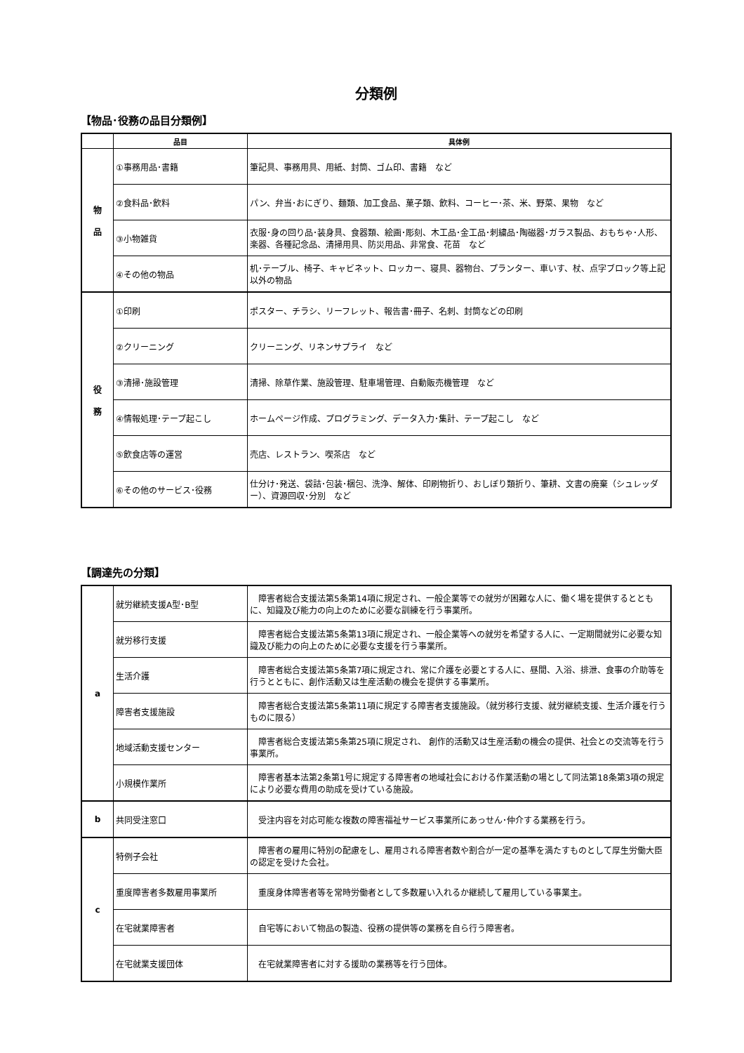分類例
【物品･役務の品目分類例】
| | 品目 | 具体例 |
| --- | --- | --- |
| 物 品 | ①事務用品･書籍 | 筆記具、事務用具、用紙、封筒、ゴム印、書籍 など |
| | ②食料品･飲料 | パン、弁当･おにぎり、麺類、加工食品、菓子類、飲料、コーヒー･茶、米、野菜、果物 など |
| | ③小物雑貨 | 衣服･身の回り品･装身具、食器類、絵画･彫刻、木工品･金工品･刺繍品･陶磁器･ガラス製品、おもちゃ･人形、楽器、各種記念品、清掃用具、防災用品、非常食、花苗 など |
| | ④その他の物品 | 机･テーブル、椅子、キャビネット、ロッカー、寝具、器物台、プランター、車いす、杖、点字ブロック等上記以外の物品 |
| 役 務 | ①印刷 | ポスター、チラシ、リーフレット、報告書･冊子、名刺、封筒などの印刷 |
| | ②クリーニング | クリーニング、リネンサプライ など |
| | ③清掃･施設管理 | 清掃、除草作業、施設管理、駐車場管理、自動販売機管理 など |
| | ④情報処理･テープ起こし | ホームページ作成、プログラミング、データ入力･集計、テープ起こし など |
| | ⑤飲食店等の運営 | 売店、レストラン、喫茶店 など |
| | ⑥その他のサービス･役務 | 仕分け･発送、袋詰･包装･梱包、洗浄、解体、印刷物折り、おしぼり類折り、筆耕、文書の廃棄（シュレッダー）、資源回収･分別 など |
【調達先の分類】
| a | 就労継続支援A型･B型 | 障害者総合支援法第5条第14項に規定され、一般企業等での就労が困難な人に、働く場を提供するとともに、知識及び能力の向上のために必要な訓練を行う事業所。 |
| | 就労移行支援 | 障害者総合支援法第5条第13項に規定され、一般企業等への就労を希望する人に、一定期間就労に必要な知識及び能力の向上のために必要な支援を行う事業所。 |
| | 生活介護 | 障害者総合支援法第5条第7項に規定され、常に介護を必要とする人に、昼間、入浴、排泄、食事の介助等を行うとともに、創作活動又は生産活動の機会を提供する事業所。 |
| | 障害者支援施設 | 障害者総合支援法第5条第11項に規定する障害者支援施設。（就労移行支援、就労継続支援、生活介護を行うものに限る） |
| | 地域活動支援センター | 障害者総合支援法第5条第25項に規定され、 創作的活動又は生産活動の機会の提供、社会との交流等を行う事業所。 |
| | 小規模作業所 | 障害者基本法第2条第1号に規定する障害者の地域社会における作業活動の場として同法第18条第3項の規定により必要な費用の助成を受けている施設。 |
| b | 共同受注窓口 | 受注内容を対応可能な複数の障害福祉サービス事業所にあっせん･仲介する業務を行う。 |
| c | 特例子会社 | 障害者の雇用に特別の配慮をし、雇用される障害者数や割合が一定の基準を満たすものとして厚生労働大臣の認定を受けた会社。 |
| | 重度障害者多数雇用事業所 | 重度身体障害者等を常時労働者として多数雇い入れるか継続して雇用している事業主。 |
| | 在宅就業障害者 | 自宅等において物品の製造、役務の提供等の業務を自ら行う障害者。 |
| | 在宅就業支援団体 | 在宅就業障害者に対する援助の業務等を行う団体。 |